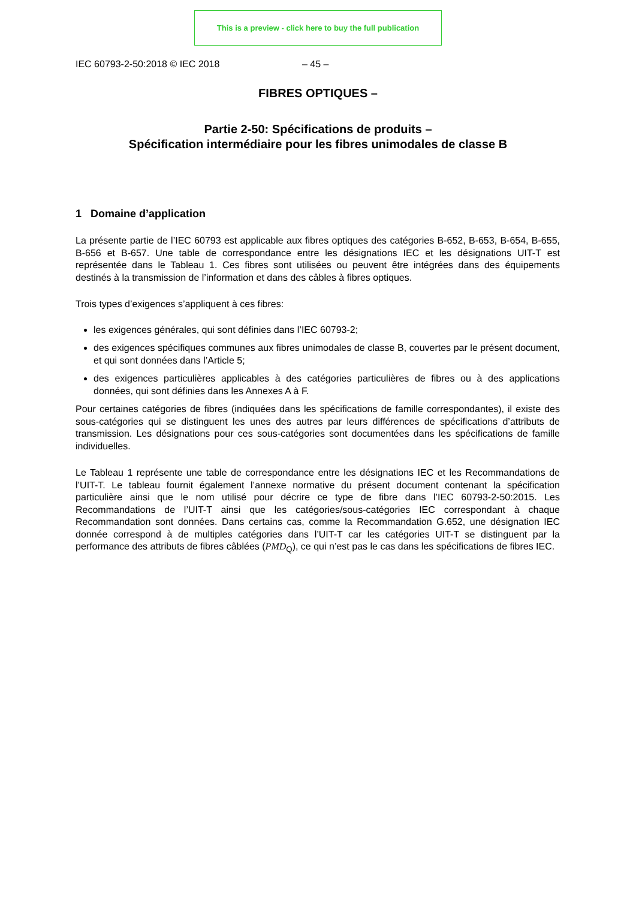This is a preview - click here to buy the full publication
IEC 60793-2-50:2018 © IEC 2018 – 45 –
FIBRES OPTIQUES –
Partie 2-50: Spécifications de produits –
Spécification intermédiaire pour les fibres unimodales de classe B
1 Domaine d’application
La présente partie de l’IEC 60793 est applicable aux fibres optiques des catégories B-652, B-653, B-654, B-655, B-656 et B-657. Une table de correspondance entre les désignations IEC et les désignations UIT-T est représentée dans le Tableau 1. Ces fibres sont utilisées ou peuvent être intégrées dans des équipements destinés à la transmission de l’information et dans des câbles à fibres optiques.
Trois types d’exigences s’appliquent à ces fibres:
les exigences générales, qui sont définies dans l’IEC 60793-2;
des exigences spécifiques communes aux fibres unimodales de classe B, couvertes par le présent document, et qui sont données dans l’Article 5;
des exigences particulières applicables à des catégories particulières de fibres ou à des applications données, qui sont définies dans les Annexes A à F.
Pour certaines catégories de fibres (indiquées dans les spécifications de famille correspondantes), il existe des sous-catégories qui se distinguent les unes des autres par leurs différences de spécifications d’attributs de transmission. Les désignations pour ces sous-catégories sont documentées dans les spécifications de famille individuelles.
Le Tableau 1 représente une table de correspondance entre les désignations IEC et les Recommandations de l’UIT-T. Le tableau fournit également l’annexe normative du présent document contenant la spécification particulière ainsi que le nom utilisé pour décrire ce type de fibre dans l’IEC 60793-2-50:2015. Les Recommandations de l’UIT-T ainsi que les catégories/sous-catégories IEC correspondant à chaque Recommandation sont données. Dans certains cas, comme la Recommandation G.652, une désignation IEC donnée correspond à de multiples catégories dans l’UIT-T car les catégories UIT-T se distinguent par la performance des attributs de fibres câblées (PMD<sub>Q</sub>), ce qui n’est pas le cas dans les spécifications de fibres IEC.